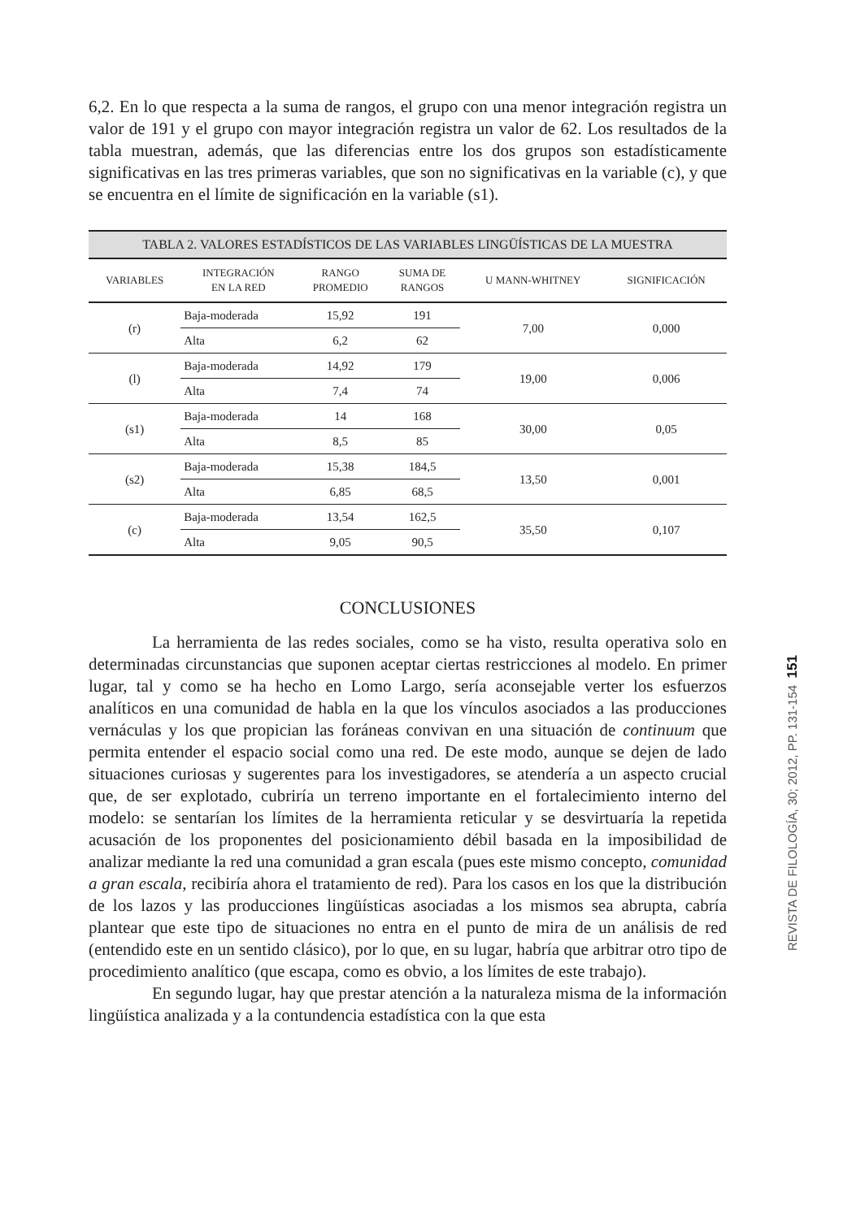6,2. En lo que respecta a la suma de rangos, el grupo con una menor integración registra un valor de 191 y el grupo con mayor integración registra un valor de 62. Los resultados de la tabla muestran, además, que las diferencias entre los dos grupos son estadísticamente significativas en las tres primeras variables, que son no significativas en la variable (c), y que se encuentra en el límite de significación en la variable (s1).
| TABLA 2. VALORES ESTADÍSTICOS DE LAS VARIABLES LINGÜÍSTICAS DE LA MUESTRA | | | | | |
| VARIABLES | INTEGRACIÓN EN LA RED | RANGO PROMEDIO | SUMA DE RANGOS | U MANN-WHITNEY | SIGNIFICACIÓN |
| (r) | Baja-moderada | 15,92 | 191 | 7,00 | 0,000 |
| | Alta | 6,2 | 62 | | |
| (l) | Baja-moderada | 14,92 | 179 | 19,00 | 0,006 |
| | Alta | 7,4 | 74 | | |
| (s1) | Baja-moderada | 14 | 168 | 30,00 | 0,05 |
| | Alta | 8,5 | 85 | | |
| (s2) | Baja-moderada | 15,38 | 184,5 | 13,50 | 0,001 |
| | Alta | 6,85 | 68,5 | | |
| (c) | Baja-moderada | 13,54 | 162,5 | 35,50 | 0,107 |
| | Alta | 9,05 | 90,5 | | |
CONCLUSIONES
La herramienta de las redes sociales, como se ha visto, resulta operativa solo en determinadas circunstancias que suponen aceptar ciertas restricciones al modelo. En primer lugar, tal y como se ha hecho en Lomo Largo, sería aconsejable verter los esfuerzos analíticos en una comunidad de habla en la que los vínculos asociados a las producciones vernáculas y los que propician las foráneas convivan en una situación de continuum que permita entender el espacio social como una red. De este modo, aunque se dejen de lado situaciones curiosas y sugerentes para los investigadores, se atendería a un aspecto crucial que, de ser explotado, cubriría un terreno importante en el fortalecimiento interno del modelo: se sentarían los límites de la herramienta reticular y se desvirtuaría la repetida acusación de los proponentes del posicionamiento débil basada en la imposibilidad de analizar mediante la red una comunidad a gran escala (pues este mismo concepto, comunidad a gran escala, recibiría ahora el tratamiento de red). Para los casos en los que la distribución de los lazos y las producciones lingüísticas asociadas a los mismos sea abrupta, cabría plantear que este tipo de situaciones no entra en el punto de mira de un análisis de red (entendido este en un sentido clásico), por lo que, en su lugar, habría que arbitrar otro tipo de procedimiento analítico (que escapa, como es obvio, a los límites de este trabajo).
En segundo lugar, hay que prestar atención a la naturaleza misma de la información lingüística analizada y a la contundencia estadística con la que esta
REVISTA DE FILOLOGÍA, 30; 2012, PP. 131-154 151